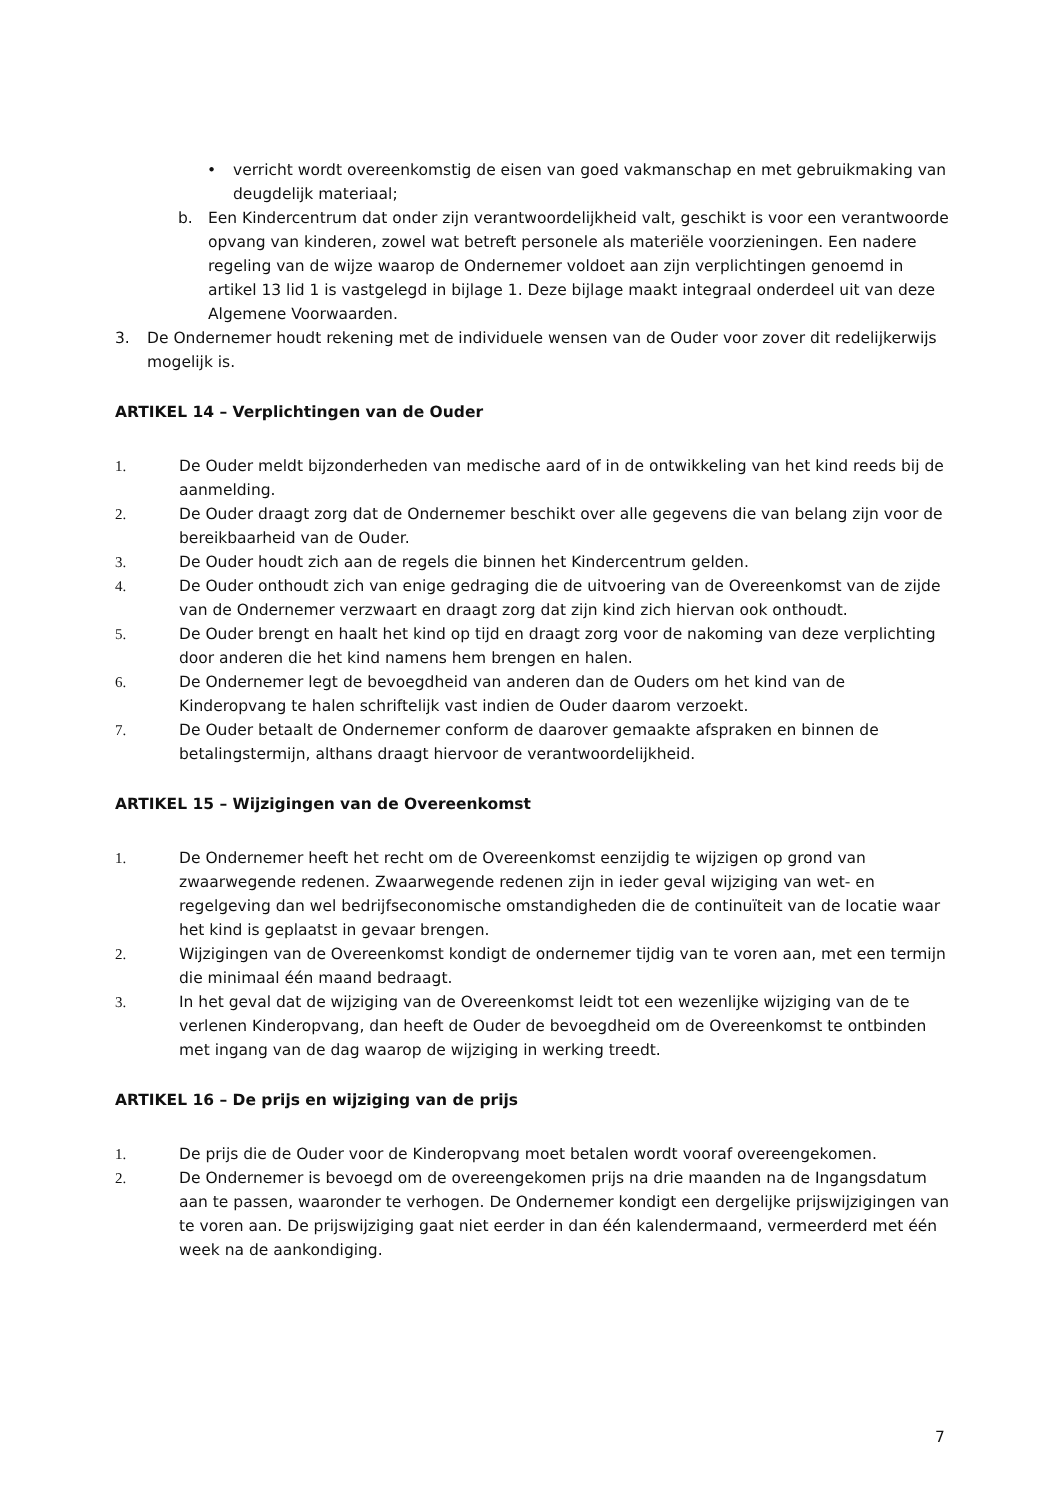• verricht wordt overeenkomstig de eisen van goed vakmanschap en met gebruikmaking van deugdelijk materiaal;
b. Een Kindercentrum dat onder zijn verantwoordelijkheid valt, geschikt is voor een verantwoorde opvang van kinderen, zowel wat betreft personele als materiële voorzieningen. Een nadere regeling van de wijze waarop de Ondernemer voldoet aan zijn verplichtingen genoemd in artikel 13 lid 1 is vastgelegd in bijlage 1. Deze bijlage maakt integraal onderdeel uit van deze Algemene Voorwaarden.
3. De Ondernemer houdt rekening met de individuele wensen van de Ouder voor zover dit redelijkerwijs mogelijk is.
ARTIKEL 14 – Verplichtingen van de Ouder
1. De Ouder meldt bijzonderheden van medische aard of in de ontwikkeling van het kind reeds bij de aanmelding.
2. De Ouder draagt zorg dat de Ondernemer beschikt over alle gegevens die van belang zijn voor de bereikbaarheid van de Ouder.
3. De Ouder houdt zich aan de regels die binnen het Kindercentrum gelden.
4. De Ouder onthoudt zich van enige gedraging die de uitvoering van de Overeenkomst van de zijde van de Ondernemer verzwaart en draagt zorg dat zijn kind zich hiervan ook onthoudt.
5. De Ouder brengt en haalt het kind op tijd en draagt zorg voor de nakoming van deze verplichting door anderen die het kind namens hem brengen en halen.
6. De Ondernemer legt de bevoegdheid van anderen dan de Ouders om het kind van de Kinderopvang te halen schriftelijk vast indien de Ouder daarom verzoekt.
7. De Ouder betaalt de Ondernemer conform de daarover gemaakte afspraken en binnen de betalingstermijn, althans draagt hiervoor de verantwoordelijkheid.
ARTIKEL 15 – Wijzigingen van de Overeenkomst
1. De Ondernemer heeft het recht om de Overeenkomst eenzijdig te wijzigen op grond van zwaarwegende redenen. Zwaarwegende redenen zijn in ieder geval wijziging van wet- en regelgeving dan wel bedrijfseconomische omstandigheden die de continuïteit van de locatie waar het kind is geplaatst in gevaar brengen.
2. Wijzigingen van de Overeenkomst kondigt de ondernemer tijdig van te voren aan, met een termijn die minimaal één maand bedraagt.
3. In het geval dat de wijziging van de Overeenkomst leidt tot een wezenlijke wijziging van de te verlenen Kinderopvang, dan heeft de Ouder de bevoegdheid om de Overeenkomst te ontbinden met ingang van de dag waarop de wijziging in werking treedt.
ARTIKEL 16 – De prijs en wijziging van de prijs
1. De prijs die de Ouder voor de Kinderopvang moet betalen wordt vooraf overeengekomen.
2. De Ondernemer is bevoegd om de overeengekomen prijs na drie maanden na de Ingangsdatum aan te passen, waaronder te verhogen. De Ondernemer kondigt een dergelijke prijswijzigingen van te voren aan. De prijswijziging gaat niet eerder in dan één kalendermaand, vermeerderd met één week na de aankondiging.
7